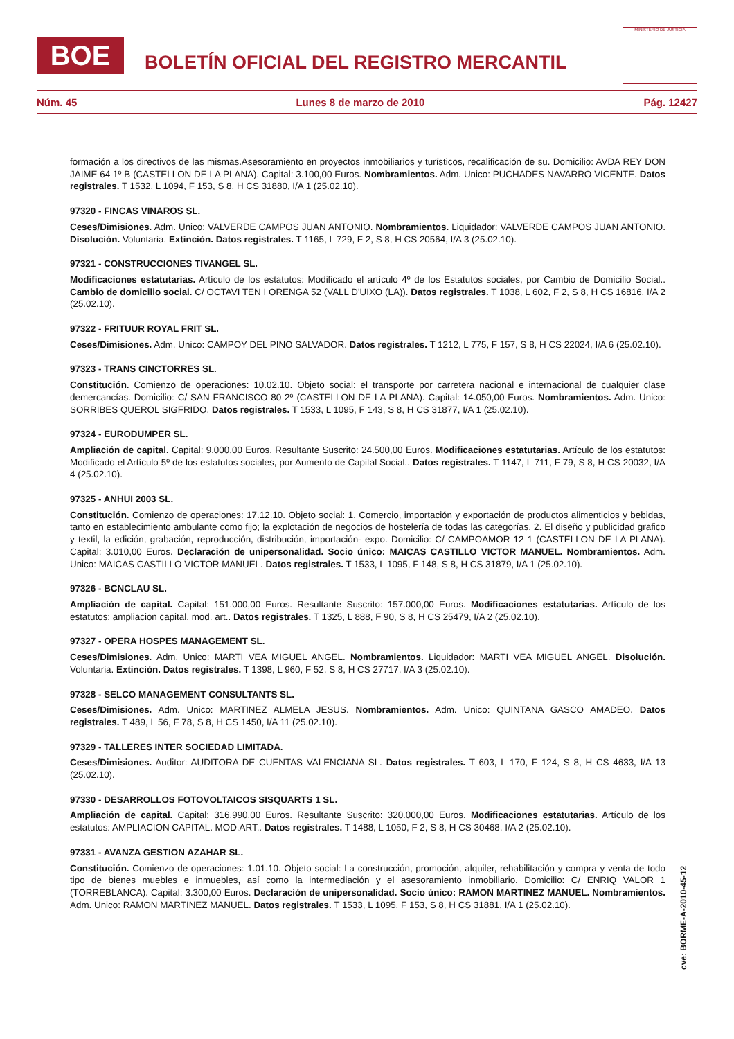BOE
BOLETÍN OFICIAL DEL REGISTRO MERCANTIL
MINISTERIO DE JUSTICIA
Núm. 45 Lunes 8 de marzo de 2010 Pág. 12427
formación a los directivos de las mismas.Asesoramiento en proyectos inmobiliarios y turísticos, recalificación de su. Domicilio: AVDA REY DON JAIME 64 1º B (CASTELLON DE LA PLANA). Capital: 3.100,00 Euros. Nombramientos. Adm. Unico: PUCHADES NAVARRO VICENTE. Datos registrales. T 1532, L 1094, F 153, S 8, H CS 31880, I/A 1 (25.02.10).
97320 - FINCAS VINAROS SL.
Ceses/Dimisiones. Adm. Unico: VALVERDE CAMPOS JUAN ANTONIO. Nombramientos. Liquidador: VALVERDE CAMPOS JUAN ANTONIO. Disolución. Voluntaria. Extinción. Datos registrales. T 1165, L 729, F 2, S 8, H CS 20564, I/A 3 (25.02.10).
97321 - CONSTRUCCIONES TIVANGEL SL.
Modificaciones estatutarias. Artículo de los estatutos: Modificado el artículo 4º de los Estatutos sociales, por Cambio de Domicilio Social.. Cambio de domicilio social. C/ OCTAVI TEN I ORENGA 52 (VALL D'UIXO (LA)). Datos registrales. T 1038, L 602, F 2, S 8, H CS 16816, I/A 2 (25.02.10).
97322 - FRITUUR ROYAL FRIT SL.
Ceses/Dimisiones. Adm. Unico: CAMPOY DEL PINO SALVADOR. Datos registrales. T 1212, L 775, F 157, S 8, H CS 22024, I/A 6 (25.02.10).
97323 - TRANS CINCTORRES SL.
Constitución. Comienzo de operaciones: 10.02.10. Objeto social: el transporte por carretera nacional e internacional de cualquier clase demercancías. Domicilio: C/ SAN FRANCISCO 80 2º (CASTELLON DE LA PLANA). Capital: 14.050,00 Euros. Nombramientos. Adm. Unico: SORRIBES QUEROL SIGFRIDO. Datos registrales. T 1533, L 1095, F 143, S 8, H CS 31877, I/A 1 (25.02.10).
97324 - EURODUMPER SL.
Ampliación de capital. Capital: 9.000,00 Euros. Resultante Suscrito: 24.500,00 Euros. Modificaciones estatutarias. Artículo de los estatutos: Modificado el Artículo 5º de los estatutos sociales, por Aumento de Capital Social.. Datos registrales. T 1147, L 711, F 79, S 8, H CS 20032, I/A 4 (25.02.10).
97325 - ANHUI 2003 SL.
Constitución. Comienzo de operaciones: 17.12.10. Objeto social: 1. Comercio, importación y exportación de productos alimenticios y bebidas, tanto en establecimiento ambulante como fijo; la explotación de negocios de hostelería de todas las categorías. 2. El diseño y publicidad grafico y textil, la edición, grabación, reproducción, distribución, importación- expo. Domicilio: C/ CAMPOAMOR 12 1 (CASTELLON DE LA PLANA). Capital: 3.010,00 Euros. Declaración de unipersonalidad. Socio único: MAICAS CASTILLO VICTOR MANUEL. Nombramientos. Adm. Unico: MAICAS CASTILLO VICTOR MANUEL. Datos registrales. T 1533, L 1095, F 148, S 8, H CS 31879, I/A 1 (25.02.10).
97326 - BCNCLAU SL.
Ampliación de capital. Capital: 151.000,00 Euros. Resultante Suscrito: 157.000,00 Euros. Modificaciones estatutarias. Artículo de los estatutos: ampliacion capital. mod. art.. Datos registrales. T 1325, L 888, F 90, S 8, H CS 25479, I/A 2 (25.02.10).
97327 - OPERA HOSPES MANAGEMENT SL.
Ceses/Dimisiones. Adm. Unico: MARTI VEA MIGUEL ANGEL. Nombramientos. Liquidador: MARTI VEA MIGUEL ANGEL. Disolución. Voluntaria. Extinción. Datos registrales. T 1398, L 960, F 52, S 8, H CS 27717, I/A 3 (25.02.10).
97328 - SELCO MANAGEMENT CONSULTANTS SL.
Ceses/Dimisiones. Adm. Unico: MARTINEZ ALMELA JESUS. Nombramientos. Adm. Unico: QUINTANA GASCO AMADEO. Datos registrales. T 489, L 56, F 78, S 8, H CS 1450, I/A 11 (25.02.10).
97329 - TALLERES INTER SOCIEDAD LIMITADA.
Ceses/Dimisiones. Auditor: AUDITORA DE CUENTAS VALENCIANA SL. Datos registrales. T 603, L 170, F 124, S 8, H CS 4633, I/A 13 (25.02.10).
97330 - DESARROLLOS FOTOVOLTAICOS SISQUARTS 1 SL.
Ampliación de capital. Capital: 316.990,00 Euros. Resultante Suscrito: 320.000,00 Euros. Modificaciones estatutarias. Artículo de los estatutos: AMPLIACION CAPITAL. MOD.ART.. Datos registrales. T 1488, L 1050, F 2, S 8, H CS 30468, I/A 2 (25.02.10).
97331 - AVANZA GESTION AZAHAR SL.
Constitución. Comienzo de operaciones: 1.01.10. Objeto social: La construcción, promoción, alquiler, rehabilitación y compra y venta de todo tipo de bienes muebles e inmuebles, así como la intermediación y el asesoramiento inmobiliario. Domicilio: C/ ENRIQ VALOR 1 (TORREBLANCA). Capital: 3.300,00 Euros. Declaración de unipersonalidad. Socio único: RAMON MARTINEZ MANUEL. Nombramientos. Adm. Unico: RAMON MARTINEZ MANUEL. Datos registrales. T 1533, L 1095, F 153, S 8, H CS 31881, I/A 1 (25.02.10).
cve: BORME-A-2010-45-12